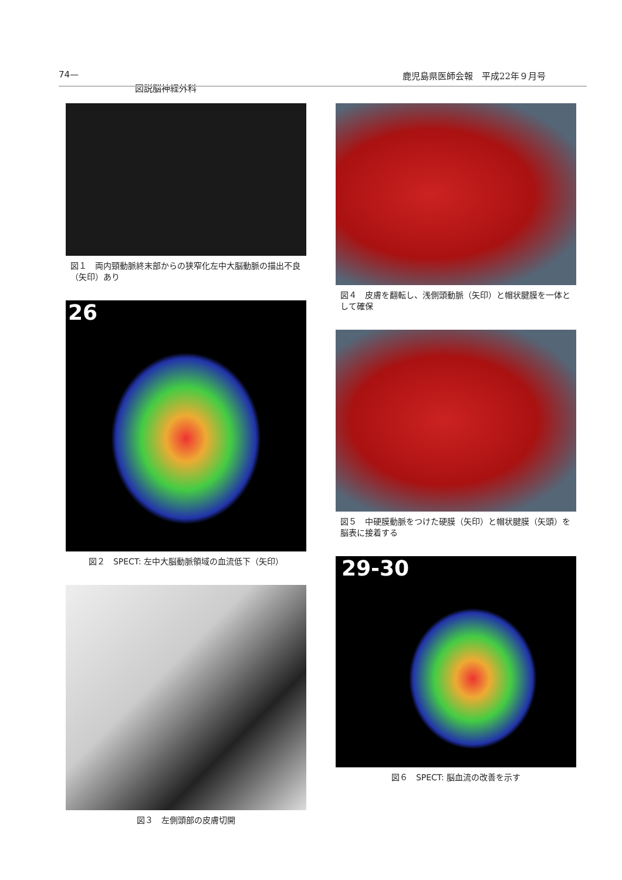74— 鹿児島県医師会報　平成22年９月号
図説脳神経外科
図１　両内頸動脈終末部からの狭窄化左中大脳動脈の描出不良（矢印）あり
26
図２　SPECT: 左中大脳動脈領域の血流低下（矢印）
図３　左側頭部の皮膚切開
図４　皮膚を翻転し、浅側頭動脈（矢印）と帽状腱膜を一体として確保
図５　中硬膜動脈をつけた硬膜（矢印）と帽状腱膜（矢頭）を脳表に接着する
29-30
図６　SPECT: 脳血流の改善を示す